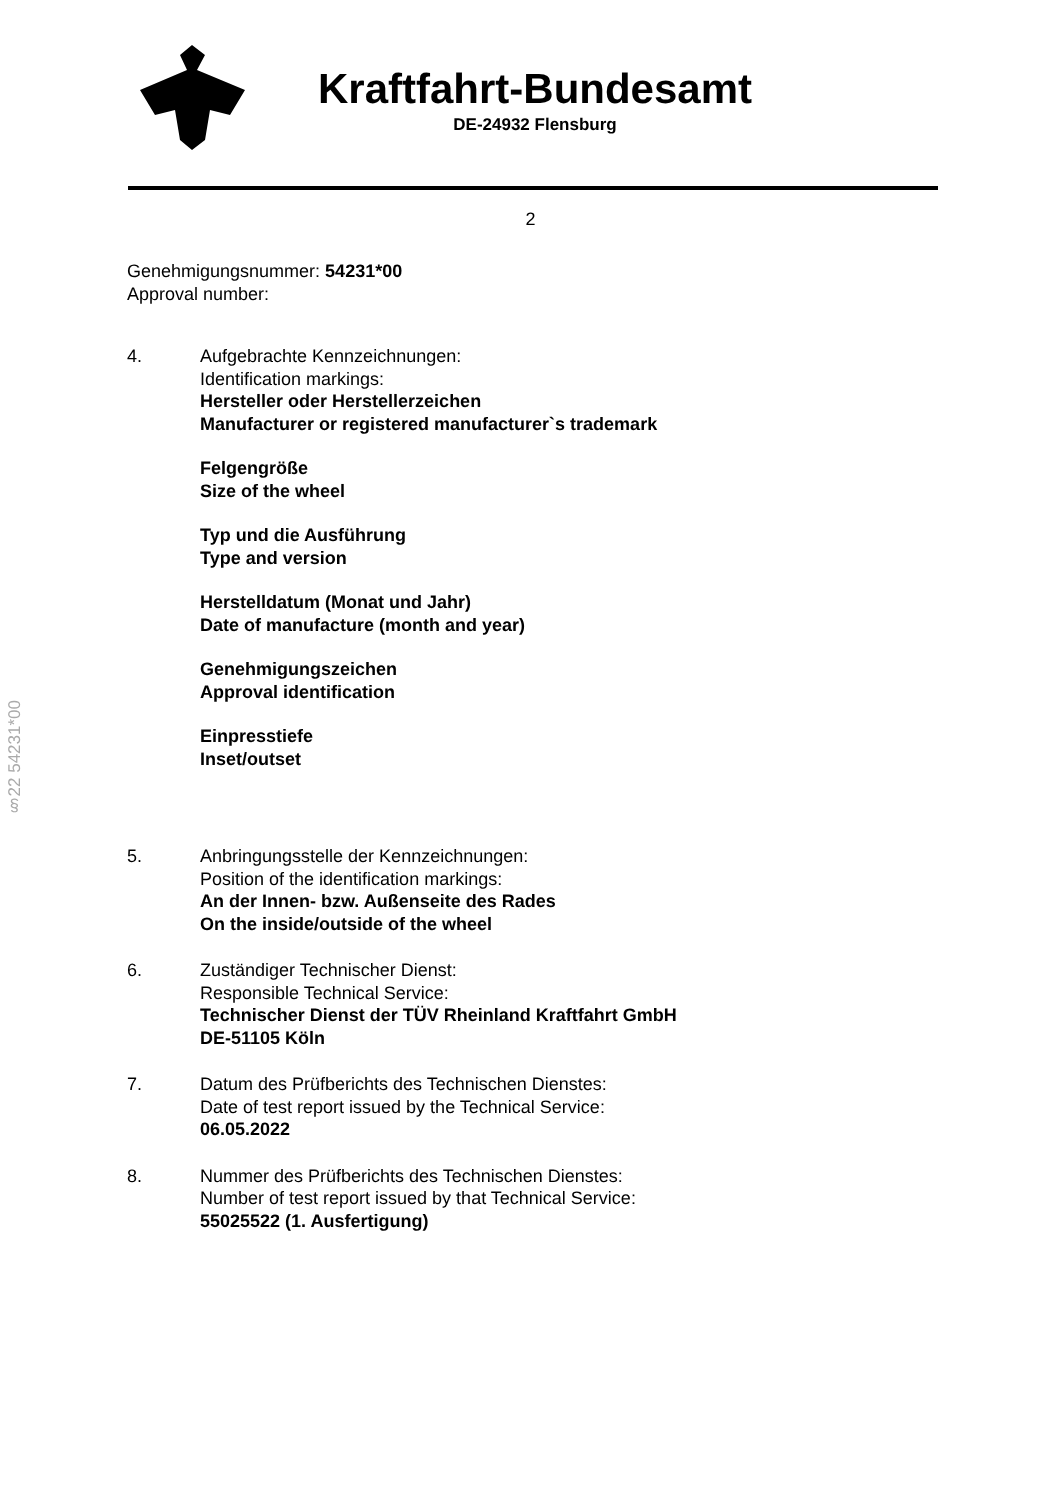Kraftfahrt-Bundesamt
DE-24932 Flensburg
2
Genehmigungsnummer: 54231*00
Approval number:
4. Aufgebrachte Kennzeichnungen:
Identification markings:
Hersteller oder Herstellerzeichen
Manufacturer or registered manufacturer`s trademark
Felgengröße
Size of the wheel
Typ und die Ausführung
Type and version
Herstelldatum (Monat und Jahr)
Date of manufacture (month and year)
Genehmigungszeichen
Approval identification
Einpresstiefe
Inset/outset
5. Anbringungsstelle der Kennzeichnungen:
Position of the identification markings:
An der Innen- bzw. Außenseite des Rades
On the inside/outside of the wheel
6. Zuständiger Technischer Dienst:
Responsible Technical Service:
Technischer Dienst der TÜV Rheinland Kraftfahrt GmbH
DE-51105 Köln
7. Datum des Prüfberichts des Technischen Dienstes:
Date of test report issued by the Technical Service:
06.05.2022
8. Nummer des Prüfberichts des Technischen Dienstes:
Number of test report issued by that Technical Service:
55025522 (1. Ausfertigung)
§22 54231*00